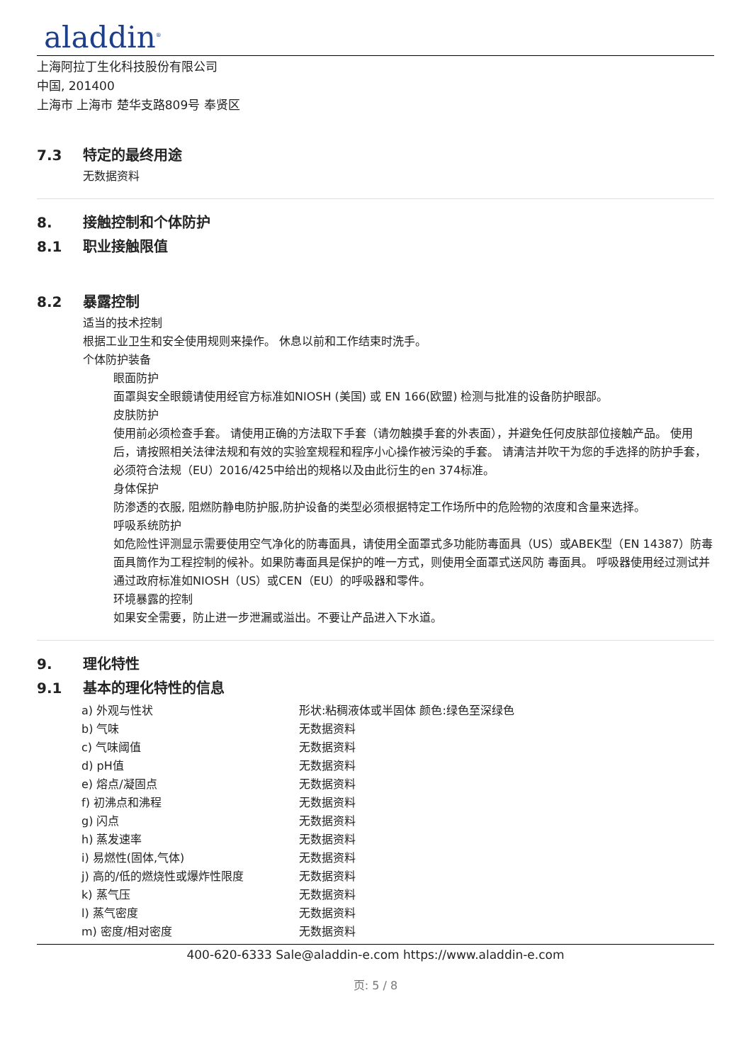aladdin<sup>®</sup>
上海阿拉丁生化科技股份有限公司
中国, 201400
上海市 上海市 楚华支路809号 奉贤区
7.3 特定的最终用途
无数据资料
8. 接触控制和个体防护
8.1 职业接触限值
8.2 暴露控制
适当的技术控制
根据工业卫生和安全使用规则来操作。 休息以前和工作结束时洗手。
个体防护装备
眼面防护
面罩與安全眼鏡请使用经官方标准如NIOSH (美国) 或 EN 166(欧盟) 检测与批准的设备防护眼部。
皮肤防护
使用前必须检查手套。 请使用正确的方法取下手套（请勿触摸手套的外表面），并避免任何皮肤部位接触产品。 使用后，请按照相关法律法规和有效的实验室规程和程序小心操作被污染的手套。 请清洁并吹干为您的手选择的防护手套，必须符合法规（EU）2016/425中给出的规格以及由此衍生的en 374标准。
身体保护
防渗透的衣服, 阻燃防静电防护服,防护设备的类型必须根据特定工作场所中的危险物的浓度和含量来选择。
呼吸系统防护
如危险性评测显示需要使用空气净化的防毒面具，请使用全面罩式多功能防毒面具（US）或ABEK型（EN 14387）防毒面具筒作为工程控制的候补。如果防毒面具是保护的唯一方式，则使用全面罩式送风防 毒面具。 呼吸器使用经过测试并通过政府标准如NIOSH（US）或CEN（EU）的呼吸器和零件。
环境暴露的控制
如果安全需要，防止进一步泄漏或溢出。不要让产品进入下水道。
9. 理化特性
9.1 基本的理化特性的信息
| a) 外观与性状 | 形状:粘稠液体或半固体 颜色:绿色至深绿色 |
| b) 气味 | 无数据资料 |
| c) 气味阈值 | 无数据资料 |
| d) pH值 | 无数据资料 |
| e) 熔点/凝固点 | 无数据资料 |
| f) 初沸点和沸程 | 无数据资料 |
| g) 闪点 | 无数据资料 |
| h) 蒸发速率 | 无数据资料 |
| i) 易燃性(固体,气体) | 无数据资料 |
| j) 高的/低的燃烧性或爆炸性限度 | 无数据资料 |
| k) 蒸气压 | 无数据资料 |
| l) 蒸气密度 | 无数据资料 |
| m) 密度/相对密度 | 无数据资料 |
400-620-6333 Sale@aladdin-e.com https://www.aladdin-e.com
页: 5 / 8